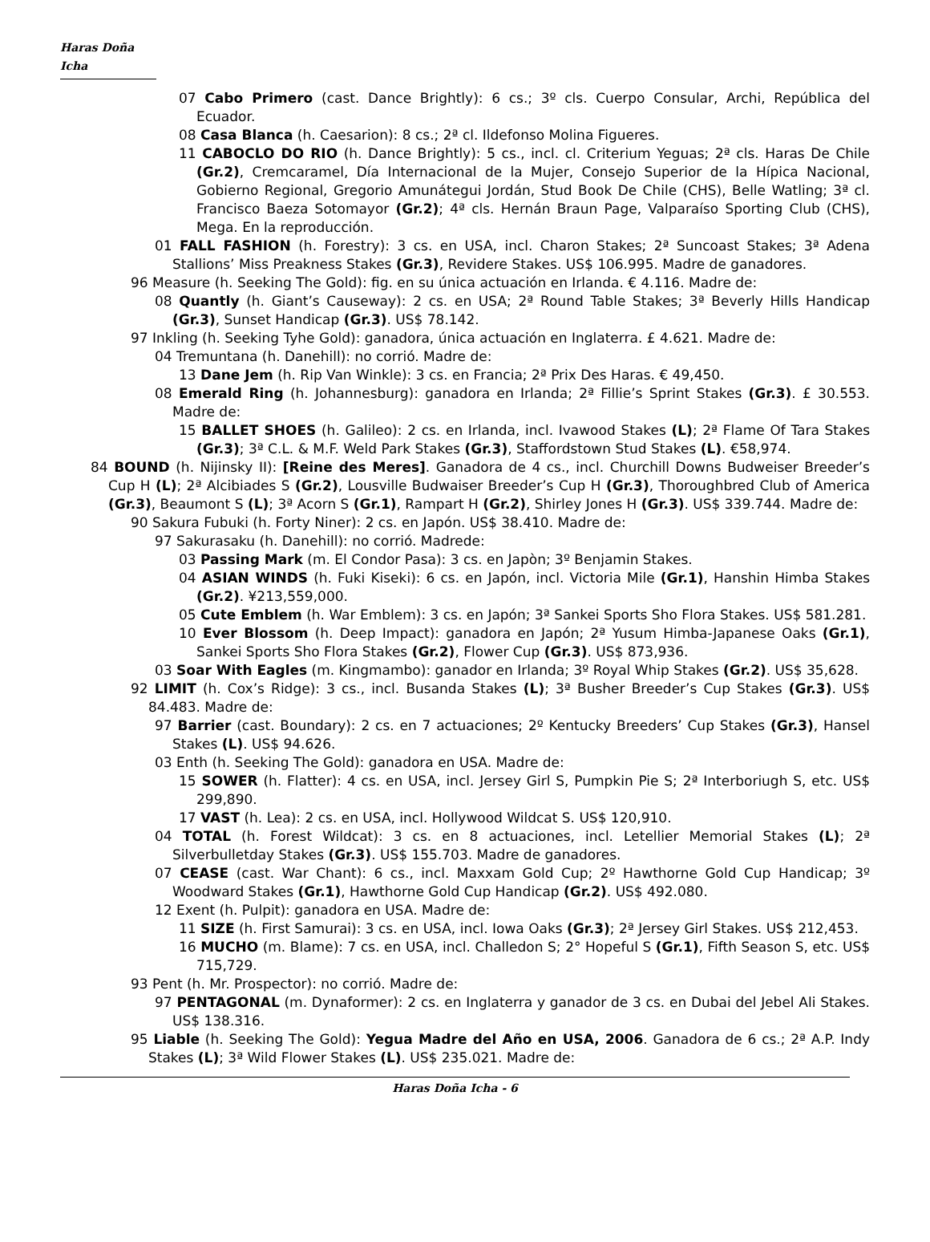Haras Doña Icha
07 Cabo Primero (cast. Dance Brightly): 6 cs.; 3º cls. Cuerpo Consular, Archi, República del Ecuador.
08 Casa Blanca (h. Caesarion): 8 cs.; 2ª cl. Ildefonso Molina Figueres.
11 CABOCLO DO RIO (h. Dance Brightly): 5 cs., incl. cl. Criterium Yeguas; 2ª cls. Haras De Chile (Gr.2), Cremcaramel, Día Internacional de la Mujer, Consejo Superior de la Hípica Nacional, Gobierno Regional, Gregorio Amunátegui Jordán, Stud Book De Chile (CHS), Belle Watling; 3ª cl. Francisco Baeza Sotomayor (Gr.2); 4ª cls. Hernán Braun Page, Valparaíso Sporting Club (CHS), Mega. En la reproducción.
01 FALL FASHION (h. Forestry): 3 cs. en USA, incl. Charon Stakes; 2ª Suncoast Stakes; 3ª Adena Stallions’ Miss Preakness Stakes (Gr.3), Revidere Stakes. US$ 106.995. Madre de ganadores.
96 Measure (h. Seeking The Gold): fig. en su única actuación en Irlanda. € 4.116. Madre de:
08 Quantly (h. Giant’s Causeway): 2 cs. en USA; 2ª Round Table Stakes; 3ª Beverly Hills Handicap (Gr.3), Sunset Handicap (Gr.3). US$ 78.142.
97 Inkling (h. Seeking Tyhe Gold): ganadora, única actuación en Inglaterra. £ 4.621. Madre de:
04 Tremuntana (h. Danehill): no corrió. Madre de:
13 Dane Jem (h. Rip Van Winkle): 3 cs. en Francia; 2ª Prix Des Haras. € 49,450.
08 Emerald Ring (h. Johannesburg): ganadora en Irlanda; 2ª Fillie’s Sprint Stakes (Gr.3). £ 30.553. Madre de:
15 BALLET SHOES (h. Galileo): 2 cs. en Irlanda, incl. Ivawood Stakes (L); 2ª Flame Of Tara Stakes (Gr.3); 3ª C.L. & M.F. Weld Park Stakes (Gr.3), Staffordstown Stud Stakes (L). €58,974.
84 BOUND (h. Nijinsky II): [Reine des Meres]. Ganadora de 4 cs., incl. Churchill Downs Budweiser Breeder’s Cup H (L); 2ª Alcibiades S (Gr.2), Lousville Budwaiser Breeder’s Cup H (Gr.3), Thoroughbred Club of America (Gr.3), Beaumont S (L); 3ª Acorn S (Gr.1), Rampart H (Gr.2), Shirley Jones H (Gr.3). US$ 339.744. Madre de:
90 Sakura Fubuki (h. Forty Niner): 2 cs. en Japón. US$ 38.410. Madre de:
97 Sakurasaku (h. Danehill): no corrió. Madrede:
03 Passing Mark (m. El Condor Pasa): 3 cs. en Japòn; 3º Benjamin Stakes.
04 ASIAN WINDS (h. Fuki Kiseki): 6 cs. en Japón, incl. Victoria Mile (Gr.1), Hanshin Himba Stakes (Gr.2). ¥213,559,000.
05 Cute Emblem (h. War Emblem): 3 cs. en Japón; 3ª Sankei Sports Sho Flora Stakes. US$ 581.281.
10 Ever Blossom (h. Deep Impact): ganadora en Japón; 2ª Yusum Himba-Japanese Oaks (Gr.1), Sankei Sports Sho Flora Stakes (Gr.2), Flower Cup (Gr.3). US$ 873,936.
03 Soar With Eagles (m. Kingmambo): ganador en Irlanda; 3º Royal Whip Stakes (Gr.2). US$ 35,628.
92 LIMIT (h. Cox’s Ridge): 3 cs., incl. Busanda Stakes (L); 3ª Busher Breeder’s Cup Stakes (Gr.3). US$ 84.483. Madre de:
97 Barrier (cast. Boundary): 2 cs. en 7 actuaciones; 2º Kentucky Breeders’ Cup Stakes (Gr.3), Hansel Stakes (L). US$ 94.626.
03 Enth (h. Seeking The Gold): ganadora en USA. Madre de:
15 SOWER (h. Flatter): 4 cs. en USA, incl. Jersey Girl S, Pumpkin Pie S; 2ª Interboriugh S, etc. US$ 299,890.
17 VAST (h. Lea): 2 cs. en USA, incl. Hollywood Wildcat S. US$ 120,910.
04 TOTAL (h. Forest Wildcat): 3 cs. en 8 actuaciones, incl. Letellier Memorial Stakes (L); 2ª Silverbulletday Stakes (Gr.3). US$ 155.703. Madre de ganadores.
07 CEASE (cast. War Chant): 6 cs., incl. Maxxam Gold Cup; 2º Hawthorne Gold Cup Handicap; 3º Woodward Stakes (Gr.1), Hawthorne Gold Cup Handicap (Gr.2). US$ 492.080.
12 Exent (h. Pulpit): ganadora en USA. Madre de:
11 SIZE (h. First Samurai): 3 cs. en USA, incl. Iowa Oaks (Gr.3); 2ª Jersey Girl Stakes. US$ 212,453.
16 MUCHO (m. Blame): 7 cs. en USA, incl. Challedon S; 2° Hopeful S (Gr.1), Fifth Season S, etc. US$ 715,729.
93 Pent (h. Mr. Prospector): no corrió. Madre de:
97 PENTAGONAL (m. Dynaformer): 2 cs. en Inglaterra y ganador de 3 cs. en Dubai del Jebel Ali Stakes. US$ 138.316.
95 Liable (h. Seeking The Gold): Yegua Madre del Año en USA, 2006. Ganadora de 6 cs.; 2ª A.P. Indy Stakes (L); 3ª Wild Flower Stakes (L). US$ 235.021. Madre de:
Haras Doña Icha - 6